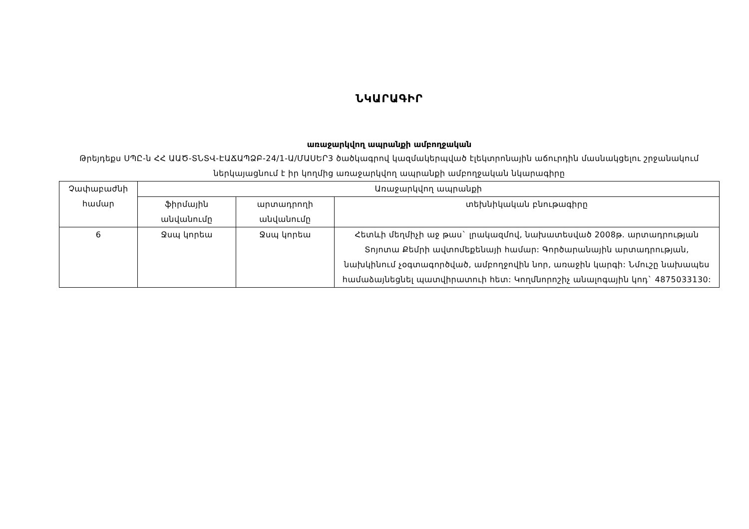ՆԿԱՐԱԳԻՐ
առաջարկվող ապրանքի ամբողջական
Թրեյդեքս ՍՊԸ-ն ՀՀ ԱԱԾ-ՏՆՏՎ-ԷԱՃԱՊՁԲ-24/1-Ա/ՄԱՍԵՐ3 ծածկագրով կազմակերպված էլեկտրոնային աճուրդին մասնակցելու շրջանակում ներկայացնում է իր կողմից առաջարկվող ապրանքի ամբողջական նկարագիրը
| Չափաբաժնի համար | Առաջարկվող ապրանքի | | |
| --- | --- | --- | --- |
| | ֆիրմային անվանումը | արտադրողի անվանումը | տեխնիկական բնութագիրը |
| 6 | Ջսպ կորեա | Ջսպ կորեա | Հետևի մեղմիչի աջ թաս` լրակազմով, նախատեսված 2008թ. արտադրության Տոյոտա Քեմրի ավտոմեքենայի համար: Գործարանային արտադրության, նախկինում չօգտագործված, ամբողջովին նոր, առաջին կարգի: Նմուշը նախապես համաձայնեցնել պատվիրատուի հետ: Կողմնորոշիչ անալոգային կոդ` 4875033130: |